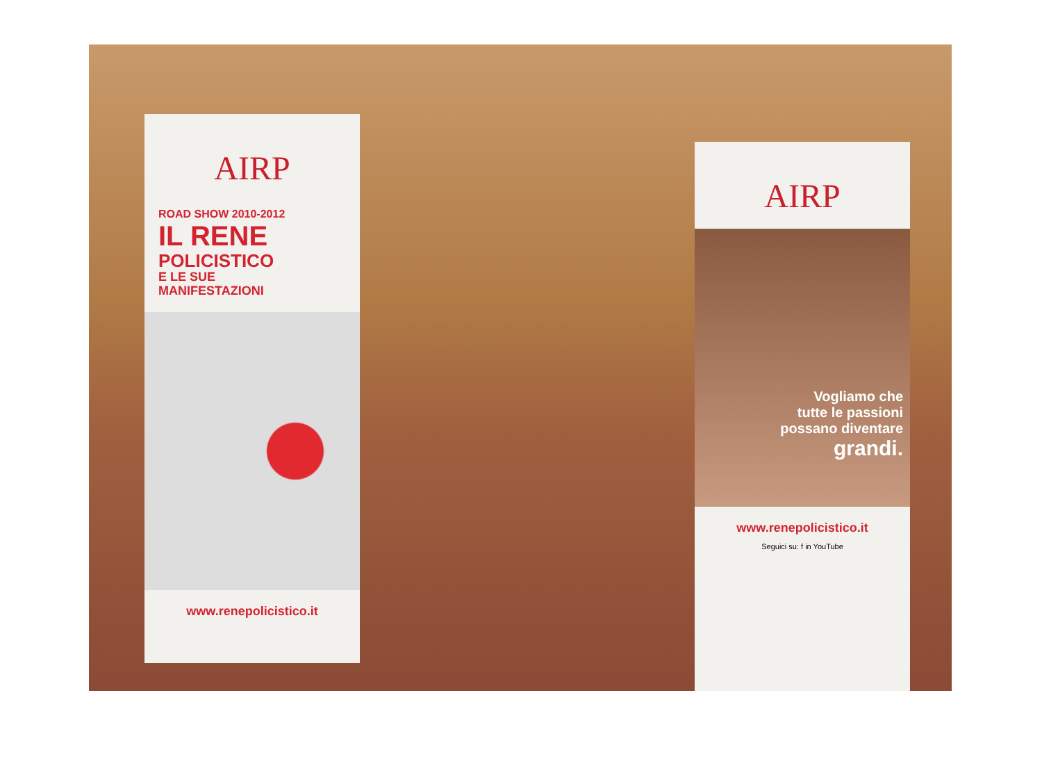AIRP
ROAD SHOW 2010-2012
IL RENE
POLICISTICO
E LE SUE
MANIFESTAZIONI
www.renepolicistico.it
AIRP
Vogliamo che
tutte le passioni
possano diventare
grandi.
www.renepolicistico.it
Seguici su: f in YouTube